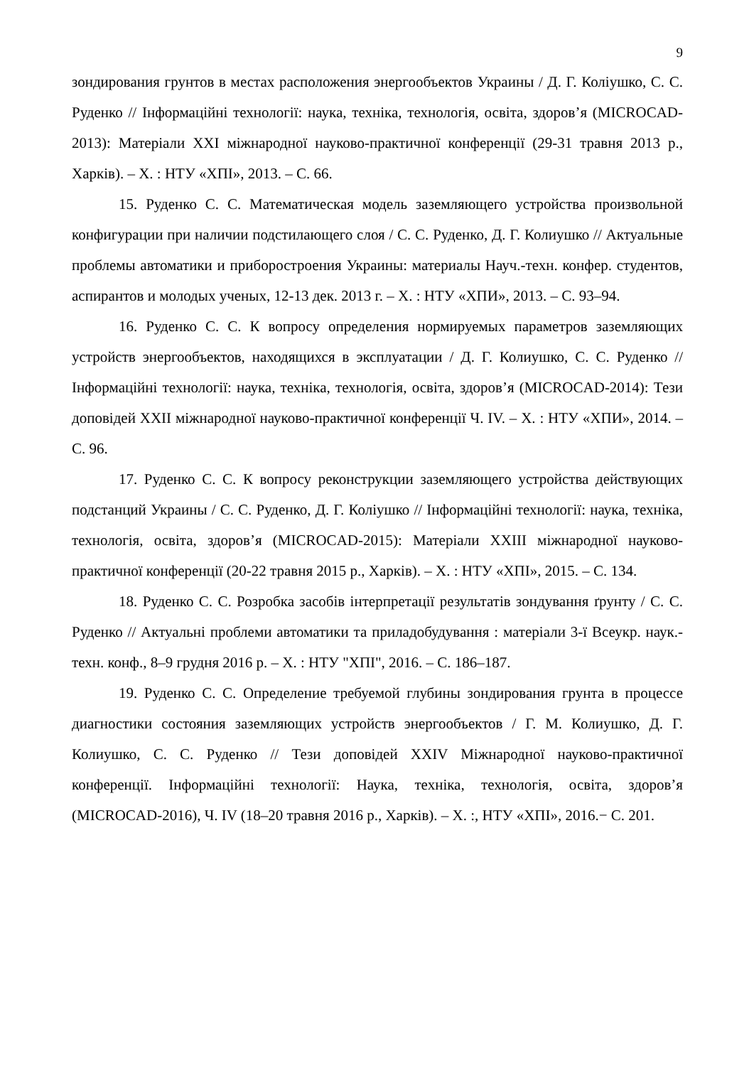9
зондирования грунтов в местах расположения энергообъектов Украины / Д. Г. Коліушко, С. С. Руденко // Інформаційні технології: наука, техніка, технологія, освіта, здоров’я (MICROCAD-2013): Матеріали XXI міжнародної науково-практичної конференції (29-31 травня 2013 р., Харків). – Х. : НТУ «ХПІ», 2013. – С. 66.
15. Руденко С. С. Математическая модель заземляющего устройства произвольной конфигурации при наличии подстилающего слоя / С. С. Руденко, Д. Г. Колиушко // Актуальные проблемы автоматики и приборостроения Украины: материалы Науч.-техн. конфер. студентов, аспирантов и молодых ученых, 12-13 дек. 2013 г. – Х. : НТУ «ХПИ», 2013. – С. 93–94.
16. Руденко С. С. К вопросу определения нормируемых параметров заземляющих устройств энергообъектов, находящихся в эксплуатации / Д. Г. Колиушко, С. С. Руденко // Інформаційні технології: наука, техніка, технологія, освіта, здоров’я (MICROCAD-2014): Тези доповідей XXII міжнародної науково-практичної конференції Ч. IV. – Х. : НТУ «ХПИ», 2014. – С. 96.
17. Руденко С. С. К вопросу реконструкции заземляющего устройства действующих подстанций Украины / С. С. Руденко, Д. Г. Коліушко // Інформаційні технології: наука, техніка, технологія, освіта, здоров’я (MICROCAD-2015): Матеріали XXIII міжнародної науково-практичної конференції (20-22 травня 2015 р., Харків). – Х. : НТУ «ХПІ», 2015. – С. 134.
18. Руденко С. С. Розробка засобів інтерпретації результатів зондування ґрунту / С. С. Руденко // Актуальні проблеми автоматики та приладобудування : матеріали 3-ї Всеукр. наук.-техн. конф., 8–9 грудня 2016 р. – Х. : НТУ "ХПІ", 2016. – С. 186–187.
19. Руденко С. С. Определение требуемой глубины зондирования грунта в процессе диагностики состояния заземляющих устройств энергообъектов / Г. М. Колиушко, Д. Г. Колиушко, С. С. Руденко // Тези доповідей XXIV Міжнародної науково-практичної конференції. Інформаційні технології: Наука, техніка, технологія, освіта, здоров’я (MICROCAD-2016), Ч. IV (18–20 травня 2016 р., Харків). – Х. :, НТУ «ХПІ», 2016.− С. 201.